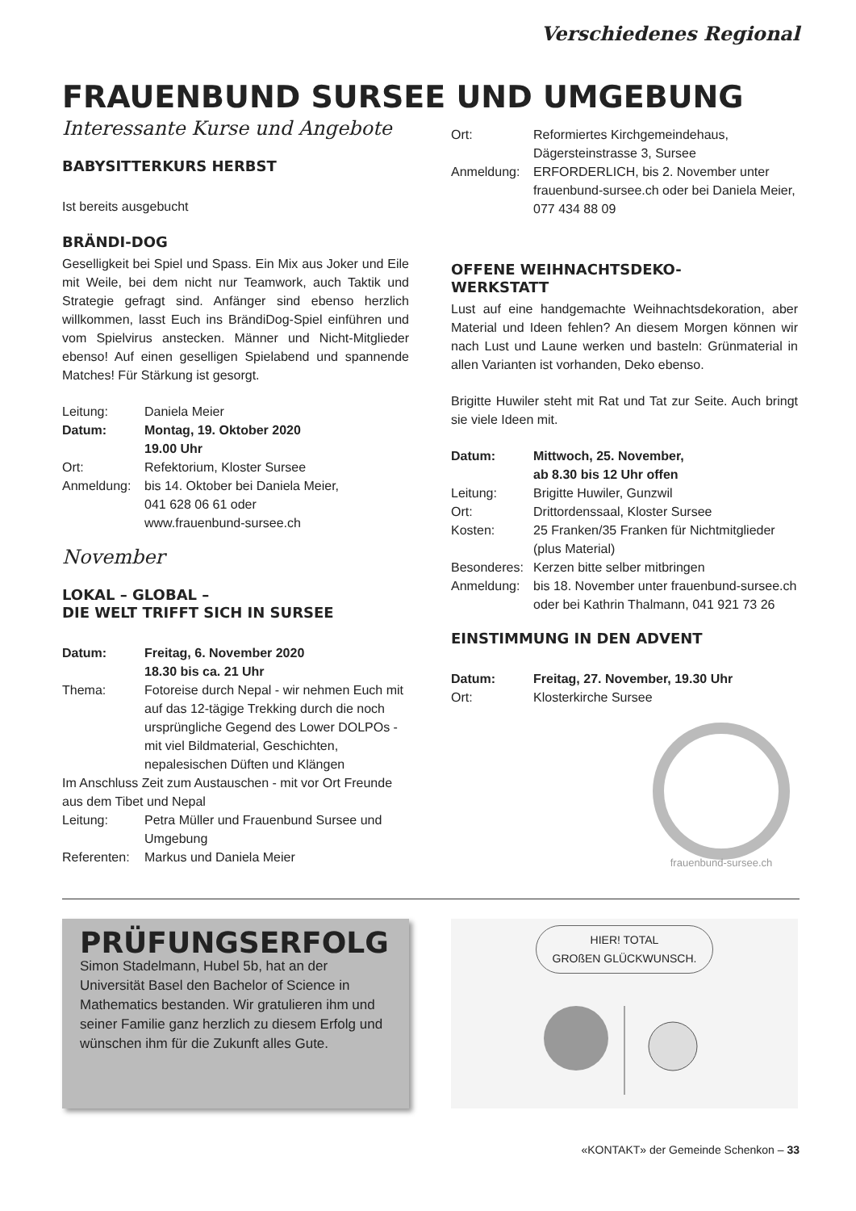Verschiedenes Regional
FRAUENBUND SURSEE UND UMGEBUNG
Interessante Kurse und Angebote
BABYSITTERKURS HERBST
Ist bereits ausgebucht
BRÄNDI-DOG
Geselligkeit bei Spiel und Spass. Ein Mix aus Joker und Eile mit Weile, bei dem nicht nur Teamwork, auch Taktik und Strategie gefragt sind. Anfänger sind ebenso herzlich willkommen, lasst Euch ins BrändiDog-Spiel einführen und vom Spielvirus anstecken. Männer und Nicht-Mitglieder ebenso! Auf einen geselligen Spielabend und spannende Matches! Für Stärkung ist gesorgt.
| Leitung: | Daniela Meier |
| Datum: | Montag, 19. Oktober 2020 19.00 Uhr |
| Ort: | Refektorium, Kloster Sursee |
| Anmeldung: | bis 14. Oktober bei Daniela Meier, 041 628 06 61 oder www.frauenbund-sursee.ch |
November
LOKAL – GLOBAL –
DIE WELT TRIFFT SICH IN SURSEE
| Datum: | Freitag, 6. November 2020 18.30 bis ca. 21 Uhr |
| Thema: | Fotoreise durch Nepal - wir nehmen Euch mit auf das 12-tägige Trekking durch die noch ursprüngliche Gegend des Lower DOLPOs - mit viel Bildmaterial, Geschichten, nepalesischen Düften und Klängen |
| Im Anschluss Zeit zum Austauschen - mit vor Ort Freunde aus dem Tibet und Nepal | |
| Leitung: | Petra Müller und Frauenbund Sursee und Umgebung |
| Referenten: | Markus und Daniela Meier |
| Ort: | Reformiertes Kirchgemeindehaus, Dägersteinstrasse 3, Sursee |
| Anmeldung: | ERFORDERLICH, bis 2. November unter frauenbund-sursee.ch oder bei Daniela Meier, 077 434 88 09 |
OFFENE WEIHNACHTSDEKO-
WERKSTATT
Lust auf eine handgemachte Weihnachtsdekoration, aber Material und Ideen fehlen? An diesem Morgen können wir nach Lust und Laune werken und basteln: Grünmaterial in allen Varianten ist vorhanden, Deko ebenso.
Brigitte Huwiler steht mit Rat und Tat zur Seite. Auch bringt sie viele Ideen mit.
| Datum: | Mittwoch, 25. November, ab 8.30 bis 12 Uhr offen |
| Leitung: | Brigitte Huwiler, Gunzwil |
| Ort: | Drittordenssaal, Kloster Sursee |
| Kosten: | 25 Franken/35 Franken für Nichtmitglieder (plus Material) |
| Besonderes: | Kerzen bitte selber mitbringen |
| Anmeldung: | bis 18. November unter frauenbund-sursee.ch oder bei Kathrin Thalmann, 041 921 73 26 |
EINSTIMMUNG IN DEN ADVENT
| Datum: | Freitag, 27. November, 19.30 Uhr |
| Ort: | Klosterkirche Sursee |
frauenbund-sursee.ch
PRÜFUNGSERFOLG
Simon Stadelmann, Hubel 5b, hat an der Universität Basel den Bachelor of Science in Mathematics bestanden. Wir gratulieren ihm und seiner Familie ganz herzlich zu diesem Erfolg und wünschen ihm für die Zukunft alles Gute.
HIER! TOTAL
GROßEN GLÜCKWUNSCH.
«KONTAKT» der Gemeinde Schenkon – 33